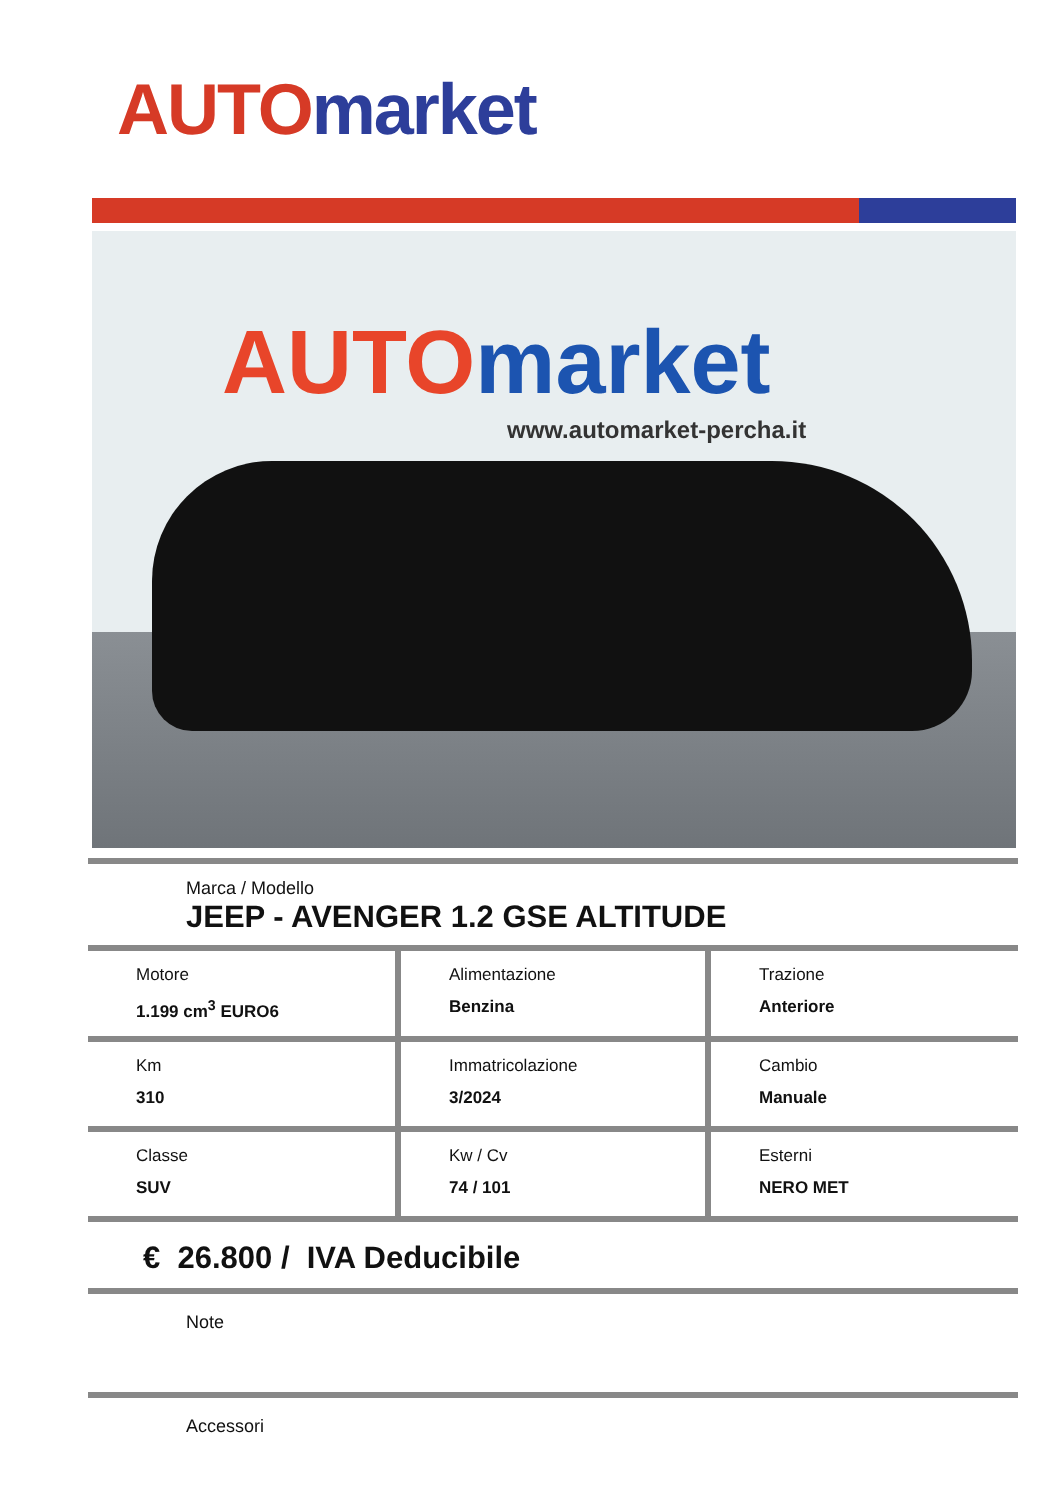AUTO market
AUTO market
www.automarket-percha.it
Marca / Modello
JEEP - AVENGER 1.2 GSE ALTITUDE
| Motore 1.199 cm<sup>3</sup> EURO6 | Alimentazione Benzina | Trazione Anteriore |
| Km 310 | Immatricolazione 3/2024 | Cambio Manuale |
| Classe SUV | Kw / Cv 74 / 101 | Esterni NERO MET |
€ 26.800 / IVA Deducibile
Note
Accessori